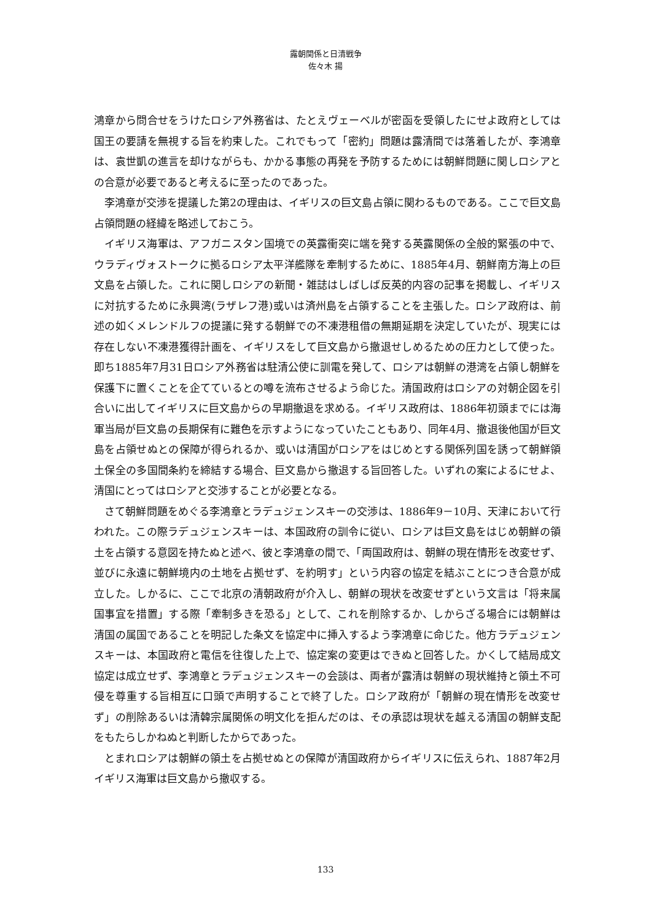露朝関係と日清戦争
佐々木 揚
鴻章から問合せをうけたロシア外務省は、たとえヴェーベルが密函を受領したにせよ政府としては国王の要請を無視する旨を約束した。これでもって「密約」問題は露清間では落着したが、李鴻章は、袁世凱の進言を却けながらも、かかる事態の再発を予防するためには朝鮮問題に関しロシアとの合意が必要であると考えるに至ったのであった。
李鴻章が交渉を提議した第2の理由は、イギリスの巨文島占領に関わるものである。ここで巨文島占領問題の経緯を略述しておこう。
イギリス海軍は、アフガニスタン国境での英露衝突に端を発する英露関係の全般的緊張の中で、ウラディヴォストークに拠るロシア太平洋艦隊を牽制するために、1885年4月、朝鮮南方海上の巨文島を占領した。これに関しロシアの新聞・雑誌はしばしば反英的内容の記事を掲載し、イギリスに対抗するために永興湾(ラザレフ港)或いは済州島を占領することを主張した。ロシア政府は、前述の如くメレンドルフの提議に発する朝鮮での不凍港租借の無期延期を決定していたが、現実には存在しない不凍港獲得計画を、イギリスをして巨文島から撤退せしめるための圧力として使った。即ち1885年7月31日ロシア外務省は駐清公使に訓電を発して、ロシアは朝鮮の港湾を占領し朝鮮を保護下に置くことを企てているとの噂を流布させるよう命じた。清国政府はロシアの対朝企図を引合いに出してイギリスに巨文島からの早期撤退を求める。イギリス政府は、1886年初頭までには海軍当局が巨文島の長期保有に難色を示すようになっていたこともあり、同年4月、撤退後他国が巨文島を占領せぬとの保障が得られるか、或いは清国がロシアをはじめとする関係列国を誘って朝鮮領土保全の多国間条約を締結する場合、巨文島から撤退する旨回答した。いずれの案によるにせよ、清国にとってはロシアと交渉することが必要となる。
さて朝鮮問題をめぐる李鴻章とラデュジェンスキーの交渉は、1886年9－10月、天津において行われた。この際ラデュジェンスキーは、本国政府の訓令に従い、ロシアは巨文島をはじめ朝鮮の領土を占領する意図を持たぬと述べ、彼と李鴻章の間で、「両国政府は、朝鮮の現在情形を改変せず、並びに永遠に朝鮮境内の土地を占拠せず、を約明す」という内容の協定を結ぶことにつき合意が成立した。しかるに、ここで北京の清朝政府が介入し、朝鮮の現状を改変せずという文言は「将来属国事宜を措置」する際「牽制多きを恐る」として、これを削除するか、しからざる場合には朝鮮は清国の属国であることを明記した条文を協定中に挿入するよう李鴻章に命じた。他方ラデュジェンスキーは、本国政府と電信を往復した上で、協定案の変更はできぬと回答した。かくして結局成文協定は成立せず、李鴻章とラデュジェンスキーの会談は、両者が露清は朝鮮の現状維持と領土不可侵を尊重する旨相互に口頭で声明することで終了した。ロシア政府が「朝鮮の現在情形を改変せず」の削除あるいは清韓宗属関係の明文化を拒んだのは、その承認は現状を越える清国の朝鮮支配をもたらしかねぬと判断したからであった。
とまれロシアは朝鮮の領土を占拠せぬとの保障が清国政府からイギリスに伝えられ、1887年2月イギリス海軍は巨文島から撤収する。
133